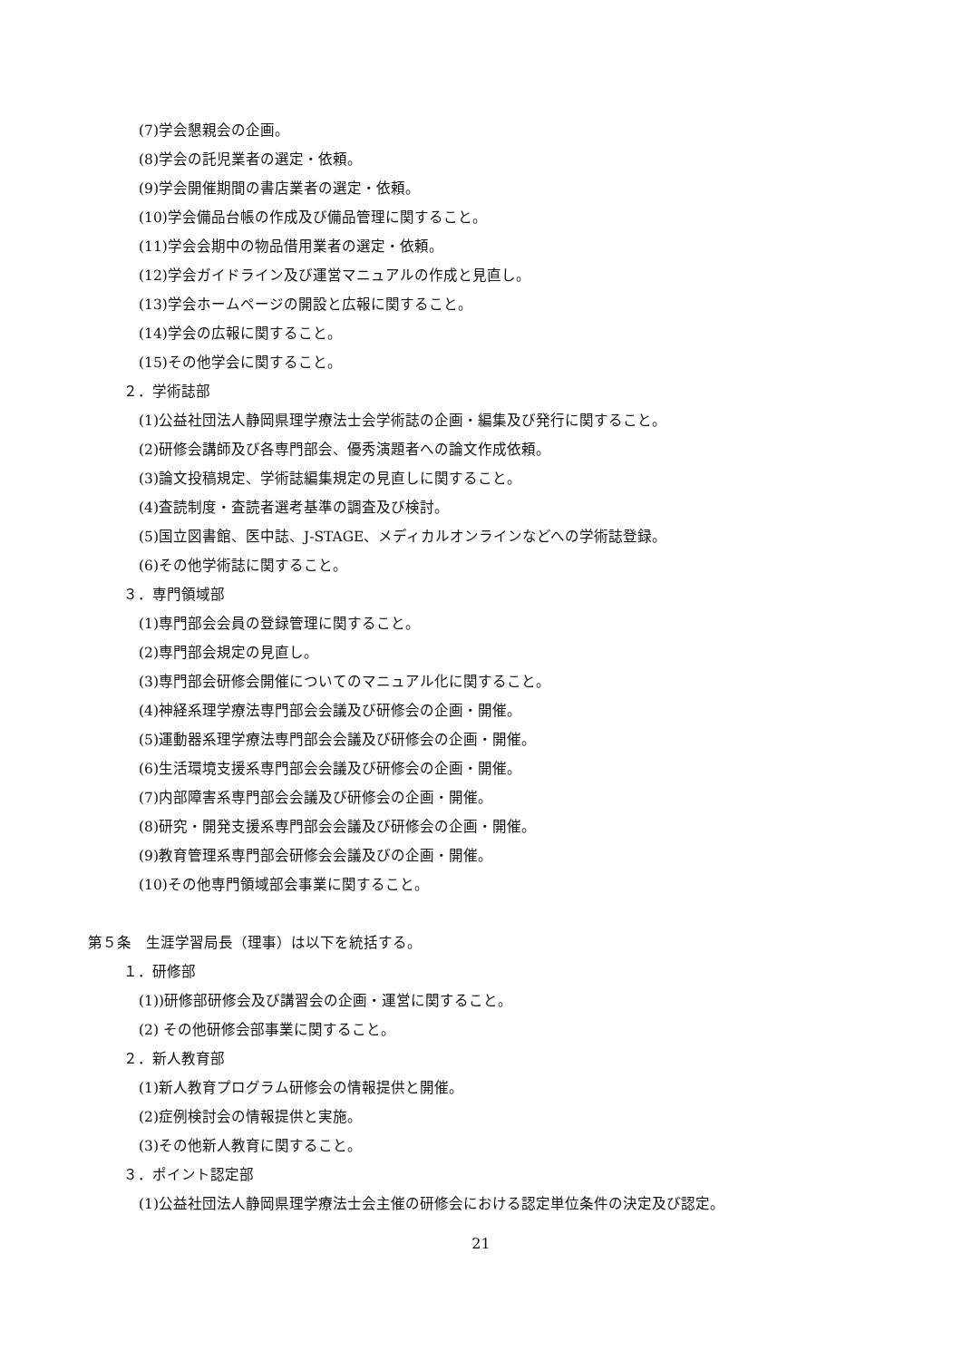(7)学会懇親会の企画。
(8)学会の託児業者の選定・依頼。
(9)学会開催期間の書店業者の選定・依頼。
(10)学会備品台帳の作成及び備品管理に関すること。
(11)学会会期中の物品借用業者の選定・依頼。
(12)学会ガイドライン及び運営マニュアルの作成と見直し。
(13)学会ホームページの開設と広報に関すること。
(14)学会の広報に関すること。
(15)その他学会に関すること。
２．学術誌部
(1)公益社団法人静岡県理学療法士会学術誌の企画・編集及び発行に関すること。
(2)研修会講師及び各専門部会、優秀演題者への論文作成依頼。
(3)論文投稿規定、学術誌編集規定の見直しに関すること。
(4)査読制度・査読者選考基準の調査及び検討。
(5)国立図書館、医中誌、J-STAGE、メディカルオンラインなどへの学術誌登録。
(6)その他学術誌に関すること。
３．専門領域部
(1)専門部会会員の登録管理に関すること。
(2)専門部会規定の見直し。
(3)専門部会研修会開催についてのマニュアル化に関すること。
(4)神経系理学療法専門部会会議及び研修会の企画・開催。
(5)運動器系理学療法専門部会会議及び研修会の企画・開催。
(6)生活環境支援系専門部会会議及び研修会の企画・開催。
(7)内部障害系専門部会会議及び研修会の企画・開催。
(8)研究・開発支援系専門部会会議及び研修会の企画・開催。
(9)教育管理系専門部会研修会会議及びの企画・開催。
(10)その他専門領域部会事業に関すること。
第５条　生涯学習局長（理事）は以下を統括する。
１．研修部
(1))研修部研修会及び講習会の企画・運営に関すること。
(2) その他研修会部事業に関すること。
２．新人教育部
(1)新人教育プログラム研修会の情報提供と開催。
(2)症例検討会の情報提供と実施。
(3)その他新人教育に関すること。
３．ポイント認定部
(1)公益社団法人静岡県理学療法士会主催の研修会における認定単位条件の決定及び認定。
21